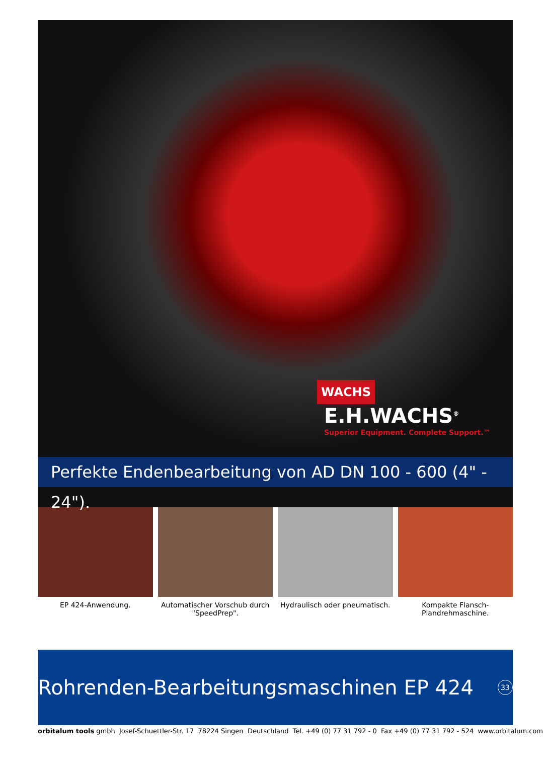WACHS E.H.WACHS<sup>®</sup> Superior Equipment. Complete Support.™
Perfekte Endenbearbeitung von AD DN 100 - 600 (4" - 24").
EP 424-Anwendung. Automatischer Vorschub durch "SpeedPrep".
Hydraulisch oder pneumatisch. Kompakte Flansch-Plandrehmaschine.
Rohrenden-Bearbeitungsmaschinen EP 424 33
orbitalum tools gmbh Josef-Schuettler-Str. 17 78224 Singen Deutschland Tel. +49 (0) 77 31 792 - 0 Fax +49 (0) 77 31 792 - 524 www.orbitalum.com